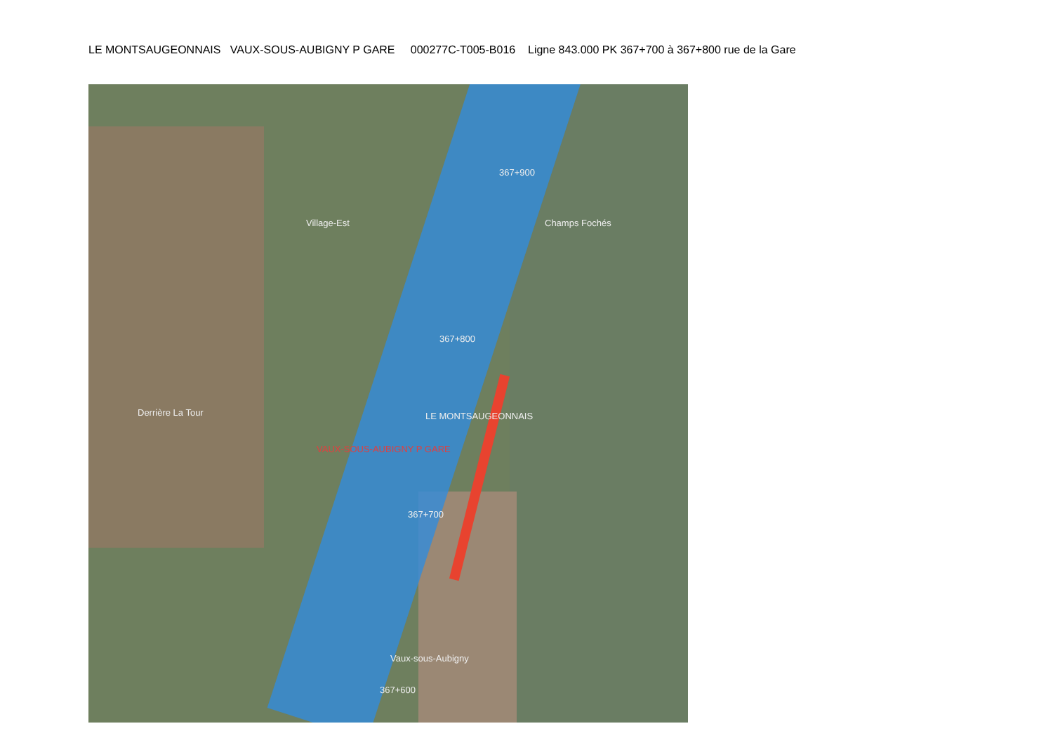LE MONTSAUGEONNAIS VAUX-SOUS-AUBIGNY P GARE 000277C-T005-B016 Ligne 843.000 PK 367+700 à 367+800 rue de la Gare
367+900
367+800
367+700
367+600
LE MONTSAUGEONNAIS
VAUX-SOUS-AUBIGNY P GARE
Vaux-sous-Aubigny
Champs Fochés
Derrière La Tour
Village-Est